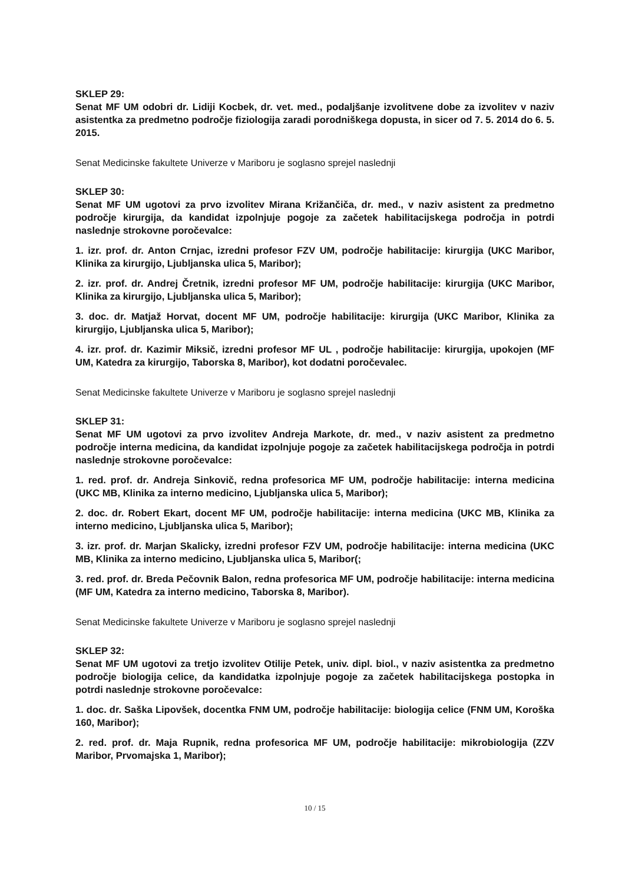SKLEP 29:
Senat MF UM odobri dr. Lidiji Kocbek, dr. vet. med., podaljšanje izvolitvene dobe za izvolitev v naziv asistentka za predmetno področje fiziologija zaradi porodniškega dopusta, in sicer od 7. 5. 2014 do 6. 5. 2015.
Senat Medicinske fakultete Univerze v Mariboru je soglasno sprejel naslednji
SKLEP 30:
Senat MF UM ugotovi za prvo izvolitev Mirana Križančiča, dr. med., v naziv asistent za predmetno področje kirurgija, da kandidat izpolnjuje pogoje za začetek habilitacijskega področja in potrdi naslednje strokovne poročevalce:
1. izr. prof. dr. Anton Crnjac, izredni profesor FZV UM, področje habilitacije: kirurgija (UKC Maribor, Klinika za kirurgijo, Ljubljanska ulica 5, Maribor);
2. izr. prof. dr. Andrej Čretnik, izredni profesor MF UM, področje habilitacije: kirurgija (UKC Maribor, Klinika za kirurgijo, Ljubljanska ulica 5, Maribor);
3. doc. dr. Matjaž Horvat, docent MF UM, področje habilitacije: kirurgija (UKC Maribor, Klinika za kirurgijo, Ljubljanska ulica 5, Maribor);
4. izr. prof. dr. Kazimir Miksič, izredni profesor MF UL , področje habilitacije: kirurgija, upokojen (MF UM, Katedra za kirurgijo, Taborska 8, Maribor), kot dodatni poročevalec.
Senat Medicinske fakultete Univerze v Mariboru je soglasno sprejel naslednji
SKLEP 31:
Senat MF UM ugotovi za prvo izvolitev Andreja Markote, dr. med., v naziv asistent za predmetno področje interna medicina, da kandidat izpolnjuje pogoje za začetek habilitacijskega področja in potrdi naslednje strokovne poročevalce:
1. red. prof. dr. Andreja Sinkovič, redna profesorica MF UM, področje habilitacije: interna medicina (UKC MB, Klinika za interno medicino, Ljubljanska ulica 5, Maribor);
2. doc. dr. Robert Ekart, docent MF UM, področje habilitacije: interna medicina (UKC MB, Klinika za interno medicino, Ljubljanska ulica 5, Maribor);
3. izr. prof. dr. Marjan Skalicky, izredni profesor FZV UM, področje habilitacije: interna medicina (UKC MB, Klinika za interno medicino, Ljubljanska ulica 5, Maribor(;
3. red. prof. dr. Breda Pečovnik Balon, redna profesorica MF UM, področje habilitacije: interna medicina (MF UM, Katedra za interno medicino, Taborska 8, Maribor).
Senat Medicinske fakultete Univerze v Mariboru je soglasno sprejel naslednji
SKLEP 32:
Senat MF UM ugotovi za tretjo izvolitev Otilije Petek, univ. dipl. biol., v naziv asistentka za predmetno področje biologija celice, da kandidatka izpolnjuje pogoje za začetek habilitacijskega postopka in potrdi naslednje strokovne poročevalce:
1. doc. dr. Saška Lipovšek, docentka FNM UM, področje habilitacije: biologija celice (FNM UM, Koroška 160, Maribor);
2. red. prof. dr. Maja Rupnik, redna profesorica MF UM, področje habilitacije: mikrobiologija (ZZV Maribor, Prvomajska 1, Maribor);
10 / 15